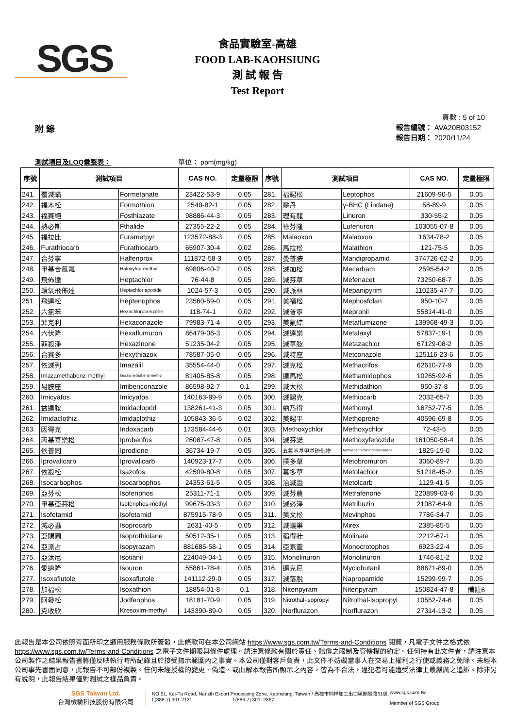SGS
食品實驗室-高雄
FOOD LAB-KAOHSIUNG
測 試 報 告
Test Report
頁數 : 5 of 10
附 錄
報告編號： AVA20B03152
報告日期： 2020/11/24
測試項目及LOQ彙整表： 單位： ppm(mg/kg)
| 序號 | 測試項目 | | CAS NO. | 定量極限 | 序號 | 測試項目 | | CAS NO. | 定量極限 |
| --- | --- | --- | --- | --- | --- | --- | --- | --- | --- |
| 241. | 覆滅蟎 | Formetanate | 23422-53-9 | 0.05 | 281. | 福賜松 | Leptophos | 21609-90-5 | 0.05 |
| 242. | 福木松 | Formothion | 2540-82-1 | 0.05 | 282. | 靈丹 | γ-BHC (Lindane) | 58-89-9 | 0.05 |
| 243. | 福賽絕 | Fosthiazate | 98886-44-3 | 0.05 | 283. | 理有龍 | Linuron | 330-55-2 | 0.05 |
| 244. | 熱必斯 | Fthalide | 27355-22-2 | 0.05 | 284. | 祿芬隆 | Lufenuron | 103055-07-8 | 0.05 |
| 245. | 福拉比 | Furametpyr | 123572-88-3 | 0.05 | 285. | Malaoxon | Malaoxon | 1634-78-2 | 0.05 |
| 246. | Furathiocarb | Furathiocarb | 65907-30-4 | 0.02 | 286. | 馬拉松 | Malathion | 121-75-5 | 0.05 |
| 247. | 合芬寧 | Halfenprox | 111872-58-3 | 0.05 | 287. | 曼普胺 | Mandipropamid | 374726-62-2 | 0.05 |
| 248. | 甲基合氯氟 | Haloxyfop-methyl | 69806-40-2 | 0.05 | 288. | 滅加松 | Mecarbam | 2595-54-2 | 0.05 |
| 249. | 飛佈達 | Heptachlor | 76-44-8 | 0.05 | 289. | 滅芬草 | Mefenacet | 73250-68-7 | 0.05 |
| 250. | 環氧飛佈達 | Heptachlor epoxide | 1024-57-3 | 0.05 | 290. | 滅派林 | Mepanipyrim | 110235-47-7 | 0.05 |
| 251. | 飛達松 | Heptenophos | 23560-59-0 | 0.05 | 291. | 美福松 | Mephosfolan | 950-10-7 | 0.05 |
| 252. | 六氯苯 | Hexachlorobenzene | 118-74-1 | 0.02 | 292. | 滅普寧 | Mepronil | 55814-41-0 | 0.05 |
| 253. | 菲克利 | Hexaconazole | 79983-71-4 | 0.05 | 293. | 美氟綜 | Metaflumizone | 139968-49-3 | 0.05 |
| 254. | 六伏隆 | Hexaflumuron | 86479-06-3 | 0.05 | 294. | 滅達樂 | Metalaxyl | 57837-19-1 | 0.05 |
| 255. | 菲殺淨 | Hexazinone | 51235-04-2 | 0.05 | 295. | 滅草胺 | Metazachlor | 67129-08-2 | 0.05 |
| 256. | 合賽多 | Hexythiazox | 78587-05-0 | 0.05 | 296. | 滅特座 | Metconazole | 125116-23-6 | 0.05 |
| 257. | 依滅列 | Imazalil | 35554-44-0 | 0.05 | 297. | 滅克松 | Methacrifos | 62610-77-9 | 0.05 |
| 258. | Imazamethabenz-methyl | Imazamethabenz-methyl | 81405-85-8 | 0.05 | 298. | 達馬松 | Methamidophos | 10265-92-6 | 0.05 |
| 259. | 易胺座 | Imibenconazole | 86598-92-7 | 0.1 | 299. | 滅大松 | Methidathion | 950-37-8 | 0.05 |
| 260. | Imicyafos | Imicyafos | 140163-89-9 | 0.05 | 300. | 滅賜克 | Methiocarb | 2032-65-7 | 0.05 |
| 261. | 益達胺 | Imidacloprid | 138261-41-3 | 0.05 | 301. | 納乃得 | Methomyl | 16752-77-5 | 0.05 |
| 262. | Imidaclothiz | Imidaclothiz | 105843-36-5 | 0.02 | 302. | 美賜平 | Methoprene | 40596-69-8 | 0.05 |
| 263. | 因得克 | Indoxacarb | 173584-44-6 | 0.01 | 303. | Methoxychlor | Methoxychlor | 72-43-5 | 0.05 |
| 264. | 丙基喜樂松 | Iprobenfos | 26087-47-8 | 0.05 | 304. | 滅芬諾 | Methoxyfenozide | 161050-58-4 | 0.05 |
| 265. | 依普同 | Iprodione | 36734-19-7 | 0.05 | 305. | 五氯苯基甲基硫化物 | Methyl pentachlorophenyl sulfide | 1825-19-0 | 0.02 |
| 266. | Iprovalicarb | Iprovalicarb | 140923-17-7 | 0.05 | 306. | 撲多草 | Metobromuron | 3060-89-7 | 0.05 |
| 267. | 依殺松 | Isazofos | 42509-80-8 | 0.05 | 307. | 莫多草 | Metolachlor | 51218-45-2 | 0.05 |
| 268. | Isocarbophos | Isocarbophos | 24353-61-5 | 0.05 | 308. | 治滅蝨 | Metolcarb | 1129-41-5 | 0.05 |
| 269. | 亞芬松 | Isofenphos | 25311-71-1 | 0.05 | 309. | 滅芬農 | Metrafenone | 220899-03-6 | 0.05 |
| 270. | 甲基亞芬松 | Isofenphos-methyl | 99675-03-3 | 0.02 | 310. | 滅必淨 | Metribuzin | 21087-64-9 | 0.05 |
| 271. | Isofetamid | Isofetamid | 875915-78-9 | 0.05 | 311. | 美文松 | Mevinphos | 7786-34-7 | 0.05 |
| 272. | 滅必蝨 | Isoprocarb | 2631-40-5 | 0.05 | 312. | 滅蟻樂 | Mirex | 2385-85-5 | 0.05 |
| 273. | 亞賜圃 | Isoprothiolane | 50512-35-1 | 0.05 | 313. | 稻得壯 | Molinate | 2212-67-1 | 0.05 |
| 274. | 亞派占 | Isopyrazam | 881685-58-1 | 0.05 | 314. | 亞素靈 | Monocrotophos | 6923-22-4 | 0.05 |
| 275. | 亞汰尼 | Isotianil | 224049-04-1 | 0.05 | 315. | Monolinuron | Monolinuron | 1746-81-2 | 0.02 |
| 276. | 愛速隆 | Isouron | 55861-78-4 | 0.05 | 316. | 邁克尼 | Myclobutanil | 88671-89-0 | 0.05 |
| 277. | Isoxaflutole | Isoxaflutole | 141112-29-0 | 0.05 | 317. | 滅落脫 | Napropamide | 15299-99-7 | 0.05 |
| 278. | 加福松 | Isoxathion | 18854-01-8 | 0.1 | 318. | Nitenpyram | Nitenpyram | 150824-47-8 | 備註6 |
| 279. | 阿發松 | Jodfenphos | 18181-70-9 | 0.05 | 319. | Nitrothal-isopropyl | Nitrothal-isopropyl | 10552-74-6 | 0.05 |
| 280. | 克收欣 | Kresoxim-methyl | 143390-89-0 | 0.05 | 320. | Norflurazon | Norflurazon | 27314-13-2 | 0.05 |
此報告是本公司依照背面所印之通用服務條款所簽發，此條款可在本公司網站 https://www.sgs.com.tw/Terms-and-Conditions 閱覽，凡電子文件之格式依 https://www.sgs.com.tw/Terms-and-Conditions 之電子文件期限與條件處理。請注意條款有關於責任、賠償之限制及管轄權的約定。任何持有此文件者，請注意本公司製作之結果報告書將僅反映執行時所紀錄且於接受指示範圍內之事實。本公司僅對客戶負責，此文件不妨礙當事人在交易上權利之行使或義務之免除。未經本公司事先書面同意，此報告不可部份複製。任何未經授權的變更、偽造、或曲解本報告所顯示之內容，皆為不合法，違犯者可能遭受法律上最嚴厲之追訴。除非另有說明，此報告結果僅對測試之樣品負責。
SGS Taiwan Ltd.
台灣檢驗科技股份有限公司
NO.61, Kai-Fa Road, Nanzih Export Processing Zone, Kaohsiung, Taiwan / 高雄市楠梓加工出口區開發路61號
t (886-7) 301-2121 f (886-7) 301 -2867
www.sgs.com.tw
Member of SGS Group